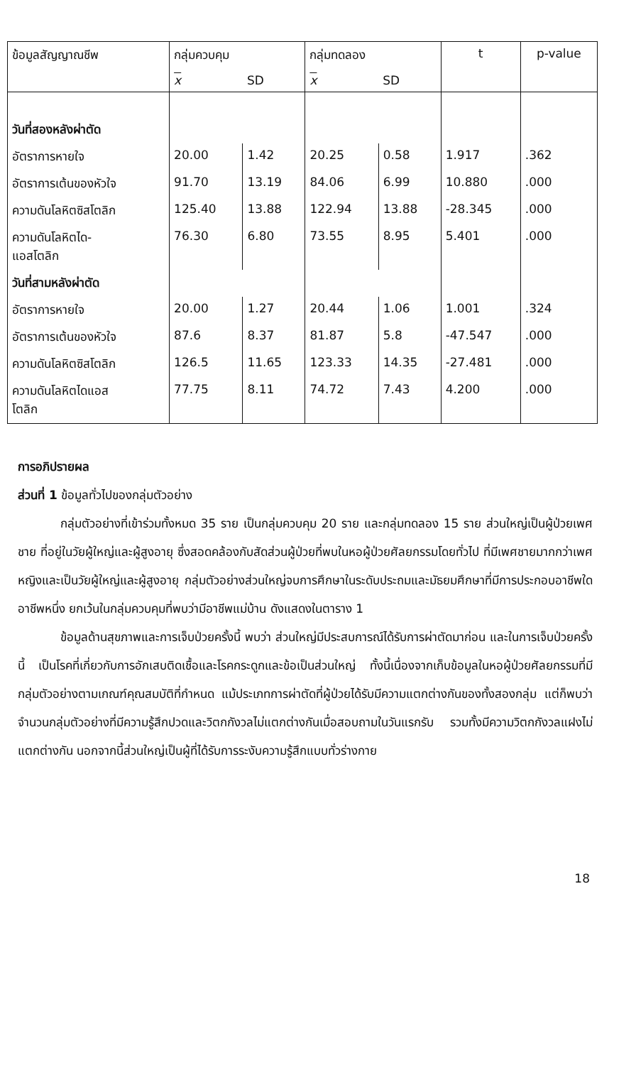| ข้อมูลสัญญาณชีพ | กลุ่มควบคุม | | กลุ่มทดลอง | | t | p-value |
| | x | SD | x | SD | | |
| วันที่สองหลังผ่าตัด | | | | | | |
| อัตราการหายใจ | 20.00 | 1.42 | 20.25 | 0.58 | 1.917 | .362 |
| อัตราการเต้นของหัวใจ | 91.70 | 13.19 | 84.06 | 6.99 | 10.880 | .000 |
| ความดันโลหิตซิสโตลิก | 125.40 | 13.88 | 122.94 | 13.88 | -28.345 | .000 |
| ความดันโลหิตได- แอสโตลิก | 76.30 | 6.80 | 73.55 | 8.95 | 5.401 | .000 |
| วันที่สามหลังผ่าตัด | | | | | | |
| อัตราการหายใจ | 20.00 | 1.27 | 20.44 | 1.06 | 1.001 | .324 |
| อัตราการเต้นของหัวใจ | 87.6 | 8.37 | 81.87 | 5.8 | -47.547 | .000 |
| ความดันโลหิตซิสโตลิก | 126.5 | 11.65 | 123.33 | 14.35 | -27.481 | .000 |
| ความดันโลหิตไดแอส โตลิก | 77.75 | 8.11 | 74.72 | 7.43 | 4.200 | .000 |
การอภิปรายผล
ส่วนที่ 1 ข้อมูลทั่วไปของกลุ่มตัวอย่าง
กลุ่มตัวอย่างที่เข้าร่วมทั้งหมด 35 ราย เป็นกลุ่มควบคุม 20 ราย และกลุ่มทดลอง 15 ราย ส่วนใหญ่เป็นผู้ป่วยเพศชาย ที่อยู่ในวัยผู้ใหญ่และผู้สูงอายุ ซึ่งสอดคล้องกับสัดส่วนผู้ป่วยที่พบในหอผู้ป่วยศัลยกรรมโดยทั่วไป ที่มีเพศชายมากกว่าเพศหญิงและเป็นวัยผู้ใหญ่และผู้สูงอายุ กลุ่มตัวอย่างส่วนใหญ่จบการศึกษาในระดับประถมและมัธยมศึกษาที่มีการประกอบอาชีพใดอาชีพหนึ่ง ยกเว้นในกลุ่มควบคุมที่พบว่ามีอาชีพแม่บ้าน ดังแสดงในตาราง 1
ข้อมูลด้านสุขภาพและการเจ็บป่วยครั้งนี้ พบว่า ส่วนใหญ่มีประสบการณ์ได้รับการผ่าตัดมาก่อน และในการเจ็บป่วยครั้งนี้ เป็นโรคที่เกี่ยวกับการอักเสบติดเชื้อและโรคกระดูกและข้อเป็นส่วนใหญ่ ทั้งนี้เนื่องจากเก็บข้อมูลในหอผู้ป่วยศัลยกรรมที่มีกลุ่มตัวอย่างตามเกณฑ์คุณสมบัติที่กำหนด แม้ประเภทการผ่าตัดที่ผู้ป่วยได้รับมีความแตกต่างกันของทั้งสองกลุ่ม แต่ก็พบว่าจำนวนกลุ่มตัวอย่างที่มีความรู้สึกปวดและวิตกกังวลไม่แตกต่างกันเมื่อสอบถามในวันแรกรับ รวมทั้งมีความวิตกกังวลแฝงไม่แตกต่างกัน นอกจากนี้ส่วนใหญ่เป็นผู้ที่ได้รับการระงับความรู้สึกแบบทั่วร่างกาย
18